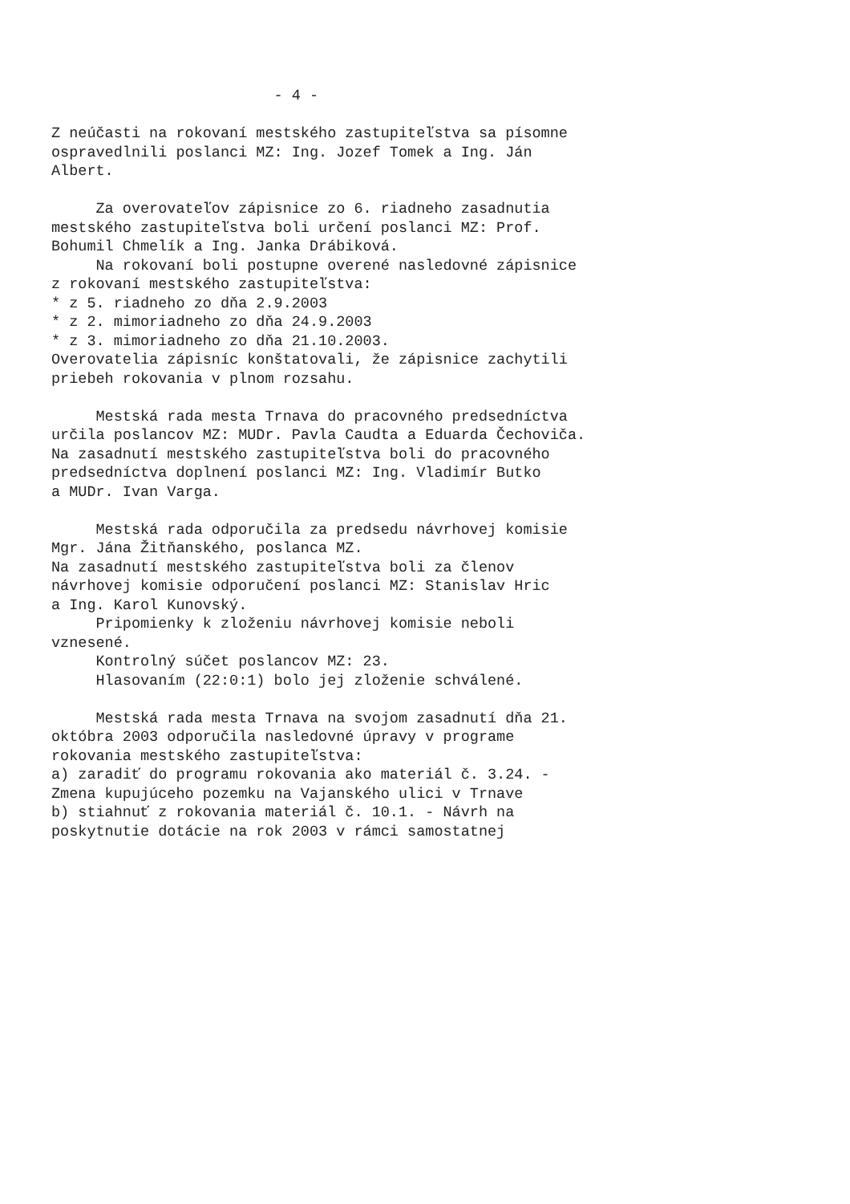- 4 - Z neúčasti na rokovaní mestského zastupiteľstva sa písomne ospravedlnili poslanci MZ: Ing. Jozef Tomek a Ing. Ján Albert. Za overovateľov zápisnice zo 6. riadneho zasadnutia mestského zastupiteľstva boli určení poslanci MZ: Prof. Bohumil Chmelík a Ing. Janka Drábiková. Na rokovaní boli postupne overené nasledovné zápisnice z rokovaní mestského zastupiteľstva: * z 5. riadneho zo dňa 2.9.2003 * z 2. mimoriadneho zo dňa 24.9.2003 * z 3. mimoriadneho zo dňa 21.10.2003. Overovatelia zápisníc konštatovali, že zápisnice zachytili priebeh rokovania v plnom rozsahu. Mestská rada mesta Trnava do pracovného predsedníctva určila poslancov MZ: MUDr. Pavla Caudta a Eduarda Čechoviča. Na zasadnutí mestského zastupiteľstva boli do pracovného predsedníctva doplnení poslanci MZ: Ing. Vladimír Butko a MUDr. Ivan Varga. Mestská rada odporučila za predsedu návrhovej komisie Mgr. Jána Žitňanského, poslanca MZ. Na zasadnutí mestského zastupiteľstva boli za členov návrhovej komisie odporučení poslanci MZ: Stanislav Hric a Ing. Karol Kunovský. Pripomienky k zloženiu návrhovej komisie neboli vznesené. Kontrolný súčet poslancov MZ: 23. Hlasovaním (22:0:1) bolo jej zloženie schválené. Mestská rada mesta Trnava na svojom zasadnutí dňa 21. októbra 2003 odporučila nasledovné úpravy v programe rokovania mestského zastupiteľstva: a) zaradiť do programu rokovania ako materiál č. 3.24. - Zmena kupujúceho pozemku na Vajanského ulici v Trnave b) stiahnuť z rokovania materiál č. 10.1. - Návrh na poskytnutie dotácie na rok 2003 v rámci samostatnej